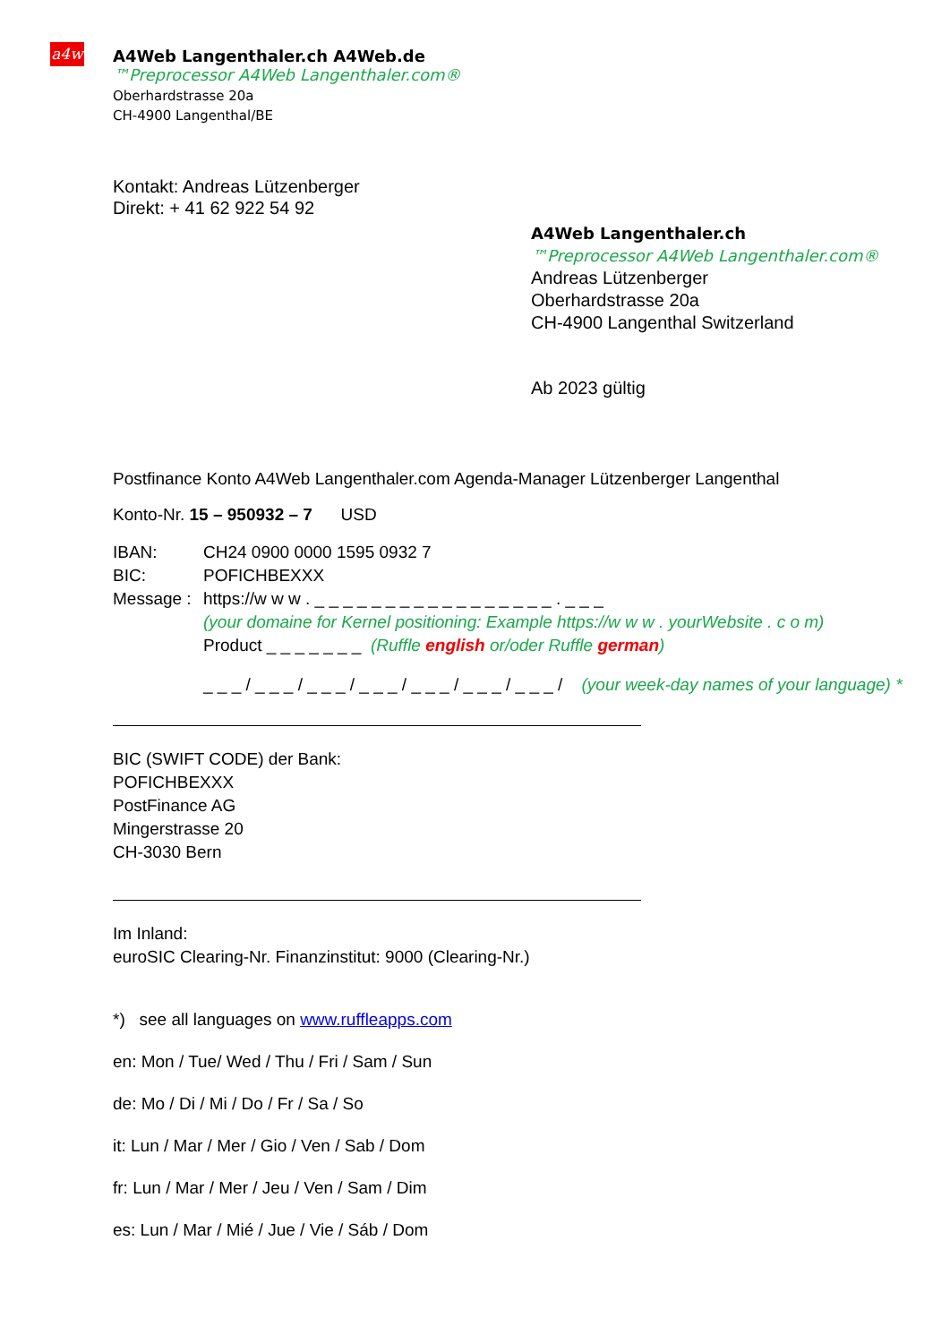a4w
A4Web Langenthaler.ch A4Web.de
™Preprocessor A4Web Langenthaler.com®
Oberhardstrasse 20a
CH-4900 Langenthal/BE
Kontakt: Andreas Lützenberger
Direkt: + 41 62 922 54 92
A4Web Langenthaler.ch
™Preprocessor A4Web Langenthaler.com®
Andreas Lützenberger
Oberhardstrasse 20a
CH-4900 Langenthal Switzerland
Ab 2023 gültig
Postfinance Konto A4Web Langenthaler.com Agenda-Manager Lützenberger Langenthal
Konto-Nr. 15 – 950932 – 7 USD
IBAN: CH24 0900 0000 1595 0932 7
BIC: POFICHBEXXX
Message : https://w w w . _ _ _ _ _ _ _ _ _ _ _ _ _ _ _ _ _ . _ _ _
(your domaine for Kernel positioning: Example https://w w w . yourWebsite . c o m)
Product _ _ _ _ _ _ _ (Ruffle english or/oder Ruffle german)
_ _ _ / _ _ _ / _ _ _ / _ _ _ / _ _ _ / _ _ _ / _ _ _ / (your week-day names of your language) *
BIC (SWIFT CODE) der Bank:
POFICHBEXXX
PostFinance AG
Mingerstrasse 20
CH-3030 Bern
Im Inland:
euroSIC Clearing-Nr. Finanzinstitut: 9000 (Clearing-Nr.)
*) see all languages on www.ruffleapps.com
en: Mon / Tue/ Wed / Thu / Fri / Sam / Sun
de: Mo / Di / Mi / Do / Fr / Sa / So
it: Lun / Mar / Mer / Gio / Ven / Sab / Dom
fr: Lun / Mar / Mer / Jeu / Ven / Sam / Dim
es: Lun / Mar / Mié / Jue / Vie / Sáb / Dom